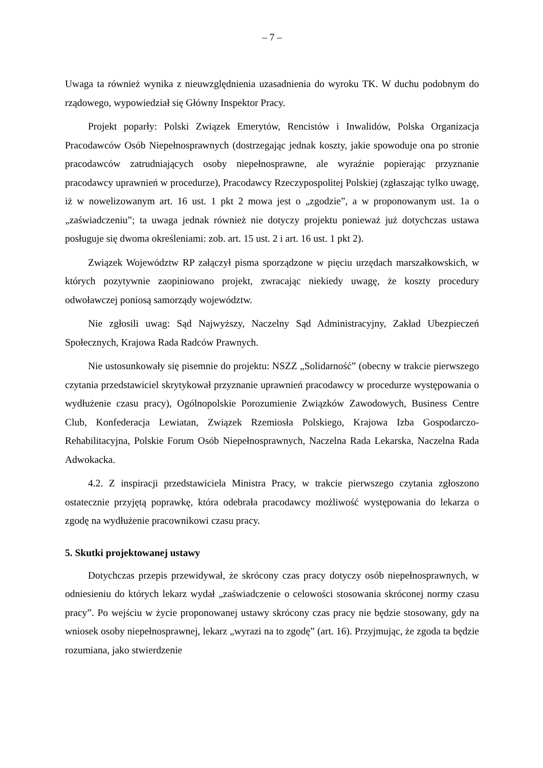– 7 –
Uwaga ta również wynika z nieuwzględnienia uzasadnienia do wyroku TK. W duchu podobnym do rządowego, wypowiedział się Główny Inspektor Pracy.
Projekt poparły: Polski Związek Emerytów, Rencistów i Inwalidów, Polska Organizacja Pracodawców Osób Niepełnosprawnych (dostrzegając jednak koszty, jakie spowoduje ona po stronie pracodawców zatrudniających osoby niepełnosprawne, ale wyraźnie popierając przyznanie pracodawcy uprawnień w procedurze), Pracodawcy Rzeczypospolitej Polskiej (zgłaszając tylko uwagę, iż w nowelizowanym art. 16 ust. 1 pkt 2 mowa jest o „zgodzie”, a w proponowanym ust. 1a o „zaświadczeniu”; ta uwaga jednak również nie dotyczy projektu ponieważ już dotychczas ustawa posługuje się dwoma określeniami: zob. art. 15 ust. 2 i art. 16 ust. 1 pkt 2).
Związek Województw RP załączył pisma sporządzone w pięciu urzędach marszałkowskich, w których pozytywnie zaopiniowano projekt, zwracając niekiedy uwagę, że koszty procedury odwoławczej poniosą samorządy województw.
Nie zgłosili uwag: Sąd Najwyższy, Naczelny Sąd Administracyjny, Zakład Ubezpieczeń Społecznych, Krajowa Rada Radców Prawnych.
Nie ustosunkowały się pisemnie do projektu: NSZZ „Solidarność” (obecny w trakcie pierwszego czytania przedstawiciel skrytykował przyznanie uprawnień pracodawcy w procedurze występowania o wydłużenie czasu pracy), Ogólnopolskie Porozumienie Związków Zawodowych, Business Centre Club, Konfederacja Lewiatan, Związek Rzemiosła Polskiego, Krajowa Izba Gospodarczo-Rehabilitacyjna, Polskie Forum Osób Niepełnosprawnych, Naczelna Rada Lekarska, Naczelna Rada Adwokacka.
4.2. Z inspiracji przedstawiciela Ministra Pracy, w trakcie pierwszego czytania zgłoszono ostatecznie przyjętą poprawkę, która odebrała pracodawcy możliwość występowania do lekarza o zgodę na wydłużenie pracownikowi czasu pracy.
5. Skutki projektowanej ustawy
Dotychczas przepis przewidywał, że skrócony czas pracy dotyczy osób niepełnosprawnych, w odniesieniu do których lekarz wydał „zaświadczenie o celowości stosowania skróconej normy czasu pracy”. Po wejściu w życie proponowanej ustawy skrócony czas pracy nie będzie stosowany, gdy na wniosek osoby niepełnosprawnej, lekarz „wyrazi na to zgodę” (art. 16). Przyjmując, że zgoda ta będzie rozumiana, jako stwierdzenie